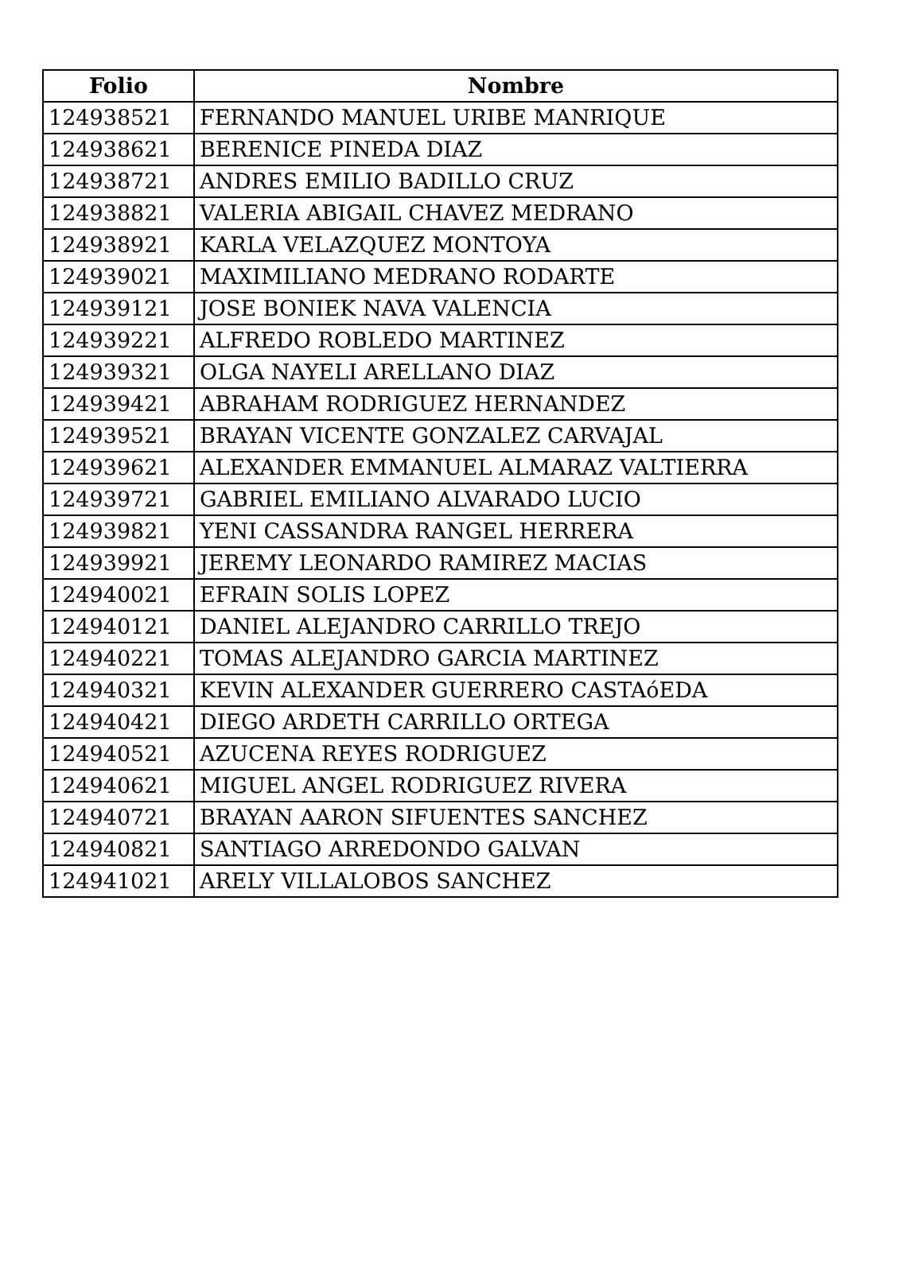| Folio | Nombre |
| --- | --- |
| 124938521 | FERNANDO MANUEL URIBE MANRIQUE |
| 124938621 | BERENICE PINEDA DIAZ |
| 124938721 | ANDRES EMILIO BADILLO CRUZ |
| 124938821 | VALERIA ABIGAIL CHAVEZ MEDRANO |
| 124938921 | KARLA VELAZQUEZ MONTOYA |
| 124939021 | MAXIMILIANO MEDRANO RODARTE |
| 124939121 | JOSE BONIEK NAVA VALENCIA |
| 124939221 | ALFREDO ROBLEDO MARTINEZ |
| 124939321 | OLGA NAYELI ARELLANO DIAZ |
| 124939421 | ABRAHAM RODRIGUEZ HERNANDEZ |
| 124939521 | BRAYAN VICENTE GONZALEZ CARVAJAL |
| 124939621 | ALEXANDER EMMANUEL ALMARAZ VALTIERRA |
| 124939721 | GABRIEL EMILIANO ALVARADO LUCIO |
| 124939821 | YENI CASSANDRA RANGEL HERRERA |
| 124939921 | JEREMY LEONARDO RAMIREZ MACIAS |
| 124940021 | EFRAIN SOLIS LOPEZ |
| 124940121 | DANIEL ALEJANDRO CARRILLO TREJO |
| 124940221 | TOMAS ALEJANDRO GARCIA MARTINEZ |
| 124940321 | KEVIN ALEXANDER GUERRERO CASTAóEDA |
| 124940421 | DIEGO ARDETH CARRILLO ORTEGA |
| 124940521 | AZUCENA REYES RODRIGUEZ |
| 124940621 | MIGUEL ANGEL RODRIGUEZ RIVERA |
| 124940721 | BRAYAN AARON SIFUENTES SANCHEZ |
| 124940821 | SANTIAGO ARREDONDO GALVAN |
| 124941021 | ARELY VILLALOBOS SANCHEZ |